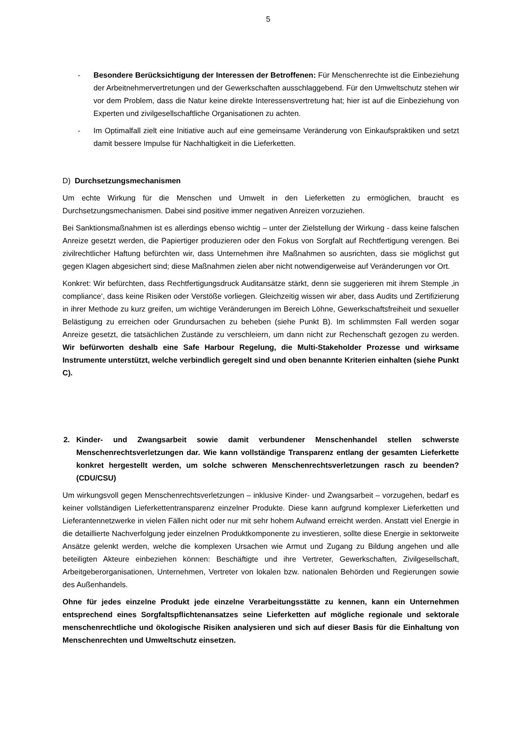5
- Besondere Berücksichtigung der Interessen der Betroffenen: Für Menschenrechte ist die Einbeziehung der Arbeitnehmervertretungen und der Gewerkschaften ausschlaggebend. Für den Umweltschutz stehen wir vor dem Problem, dass die Natur keine direkte Interessensvertretung hat; hier ist auf die Einbeziehung von Experten und zivilgesellschaftliche Organisationen zu achten.
- Im Optimalfall zielt eine Initiative auch auf eine gemeinsame Veränderung von Einkaufspraktiken und setzt damit bessere Impulse für Nachhaltigkeit in die Lieferketten.
D) Durchsetzungsmechanismen
Um echte Wirkung für die Menschen und Umwelt in den Lieferketten zu ermöglichen, braucht es Durchsetzungsmechanismen. Dabei sind positive immer negativen Anreizen vorzuziehen.
Bei Sanktionsmaßnahmen ist es allerdings ebenso wichtig – unter der Zielstellung der Wirkung - dass keine falschen Anreize gesetzt werden, die Papiertiger produzieren oder den Fokus von Sorgfalt auf Rechtfertigung verengen. Bei zivilrechtlicher Haftung befürchten wir, dass Unternehmen ihre Maßnahmen so ausrichten, dass sie möglichst gut gegen Klagen abgesichert sind; diese Maßnahmen zielen aber nicht notwendigerweise auf Veränderungen vor Ort.
Konkret: Wir befürchten, dass Rechtfertigungsdruck Auditansätze stärkt, denn sie suggerieren mit ihrem Stemple ‚in compliance‘, dass keine Risiken oder Verstöße vorliegen. Gleichzeitig wissen wir aber, dass Audits und Zertifizierung in ihrer Methode zu kurz greifen, um wichtige Veränderungen im Bereich Löhne, Gewerkschaftsfreiheit und sexueller Belästigung zu erreichen oder Grundursachen zu beheben (siehe Punkt B). Im schlimmsten Fall werden sogar Anreize gesetzt, die tatsächlichen Zustände zu verschleiern, um dann nicht zur Rechenschaft gezogen zu werden. Wir befürworten deshalb eine Safe Harbour Regelung, die Multi-Stakeholder Prozesse und wirksame Instrumente unterstützt, welche verbindlich geregelt sind und oben benannte Kriterien einhalten (siehe Punkt C).
2. Kinder- und Zwangsarbeit sowie damit verbundener Menschenhandel stellen schwerste Menschenrechtsverletzungen dar. Wie kann vollständige Transparenz entlang der gesamten Lieferkette konkret hergestellt werden, um solche schweren Menschenrechtsverletzungen rasch zu beenden? (CDU/CSU)
Um wirkungsvoll gegen Menschenrechtsverletzungen – inklusive Kinder- und Zwangsarbeit – vorzugehen, bedarf es keiner vollständigen Lieferkettentransparenz einzelner Produkte. Diese kann aufgrund komplexer Lieferketten und Lieferantennetzwerke in vielen Fällen nicht oder nur mit sehr hohem Aufwand erreicht werden. Anstatt viel Energie in die detaillierte Nachverfolgung jeder einzelnen Produktkomponente zu investieren, sollte diese Energie in sektorweite Ansätze gelenkt werden, welche die komplexen Ursachen wie Armut und Zugang zu Bildung angehen und alle beteiligten Akteure einbeziehen können: Beschäftigte und ihre Vertreter, Gewerkschaften, Zivilgesellschaft, Arbeitgeberorganisationen, Unternehmen, Vertreter von lokalen bzw. nationalen Behörden und Regierungen sowie des Außenhandels.
Ohne für jedes einzelne Produkt jede einzelne Verarbeitungsstätte zu kennen, kann ein Unternehmen entsprechend eines Sorgfaltspflichtenansatzes seine Lieferketten auf mögliche regionale und sektorale menschenrechtliche und ökologische Risiken analysieren und sich auf dieser Basis für die Einhaltung von Menschenrechten und Umweltschutz einsetzen.